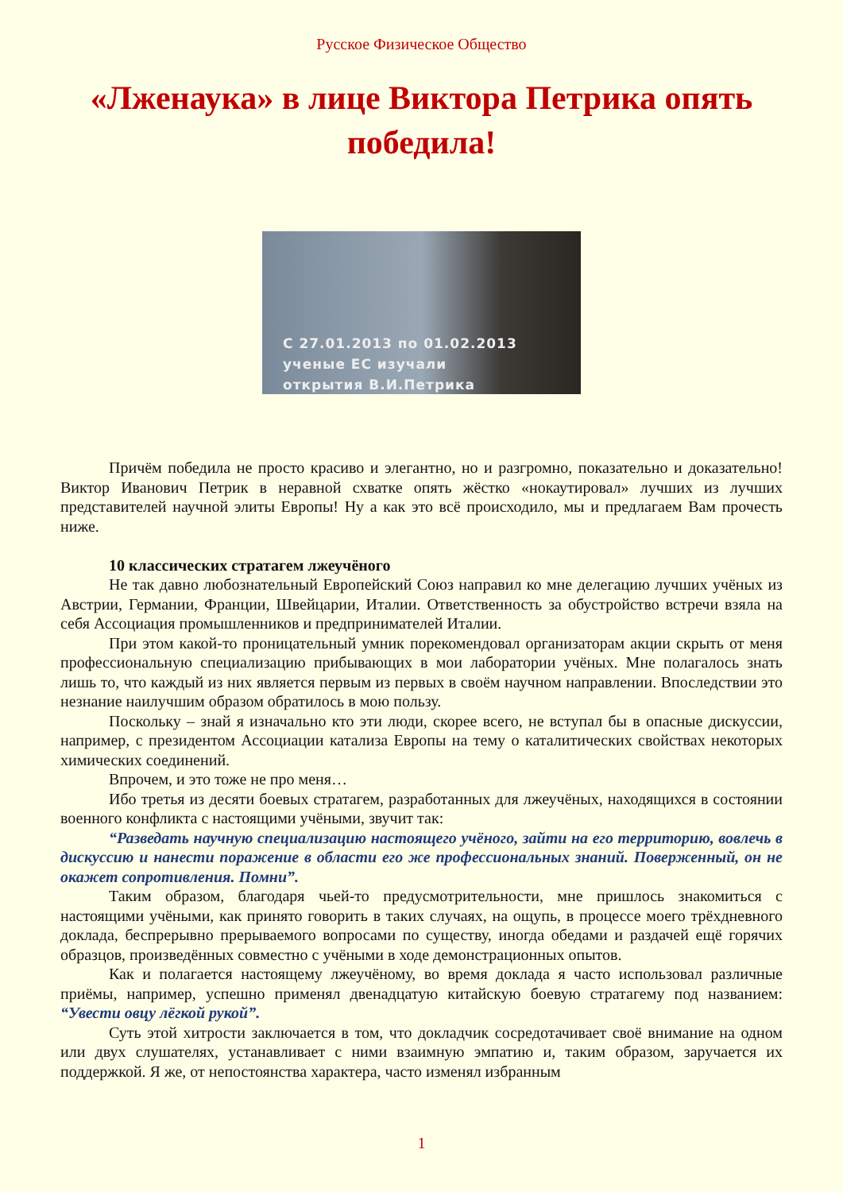Русское Физическое Общество
«Лженаука» в лице Виктора Петрика опять победила!
С 27.01.2013 по 01.02.2013
ученые ЕС изучали
открытия В.И.Петрика
Причём победила не просто красиво и элегантно, но и разгромно, показательно и доказательно! Виктор Иванович Петрик в неравной схватке опять жёстко «нокаутировал» лучших из лучших представителей научной элиты Европы! Ну а как это всё происходило, мы и предлагаем Вам прочесть ниже.
10 классических стратагем лжеучёного
Не так давно любознательный Европейский Союз направил ко мне делегацию лучших учёных из Австрии, Германии, Франции, Швейцарии, Италии. Ответственность за обустройство встречи взяла на себя Ассоциация промышленников и предпринимателей Италии.
При этом какой-то проницательный умник порекомендовал организаторам акции скрыть от меня профессиональную специализацию прибывающих в мои лаборатории учёных. Мне полагалось знать лишь то, что каждый из них является первым из первых в своём научном направлении. Впоследствии это незнание наилучшим образом обратилось в мою пользу.
Поскольку – знай я изначально кто эти люди, скорее всего, не вступал бы в опасные дискуссии, например, с президентом Ассоциации катализа Европы на тему о каталитических свойствах некоторых химических соединений.
Впрочем, и это тоже не про меня…
Ибо третья из десяти боевых стратагем, разработанных для лжеучёных, находящихся в состоянии военного конфликта с настоящими учёными, звучит так:
“Разведать научную специализацию настоящего учёного, зайти на его территорию, вовлечь в дискуссию и нанести поражение в области его же профессиональных знаний. Поверженный, он не окажет сопротивления. Помни”.
Таким образом, благодаря чьей-то предусмотрительности, мне пришлось знакомиться с настоящими учёными, как принято говорить в таких случаях, на ощупь, в процессе моего трёхдневного доклада, беспрерывно прерываемого вопросами по существу, иногда обедами и раздачей ещё горячих образцов, произведённых совместно с учёными в ходе демонстрационных опытов.
Как и полагается настоящему лжеучёному, во время доклада я часто использовал различные приёмы, например, успешно применял двенадцатую китайскую боевую стратагему под названием: “Увести овцу лёгкой рукой”.
Суть этой хитрости заключается в том, что докладчик сосредотачивает своё внимание на одном или двух слушателях, устанавливает с ними взаимную эмпатию и, таким образом, заручается их поддержкой. Я же, от непостоянства характера, часто изменял избранным
1